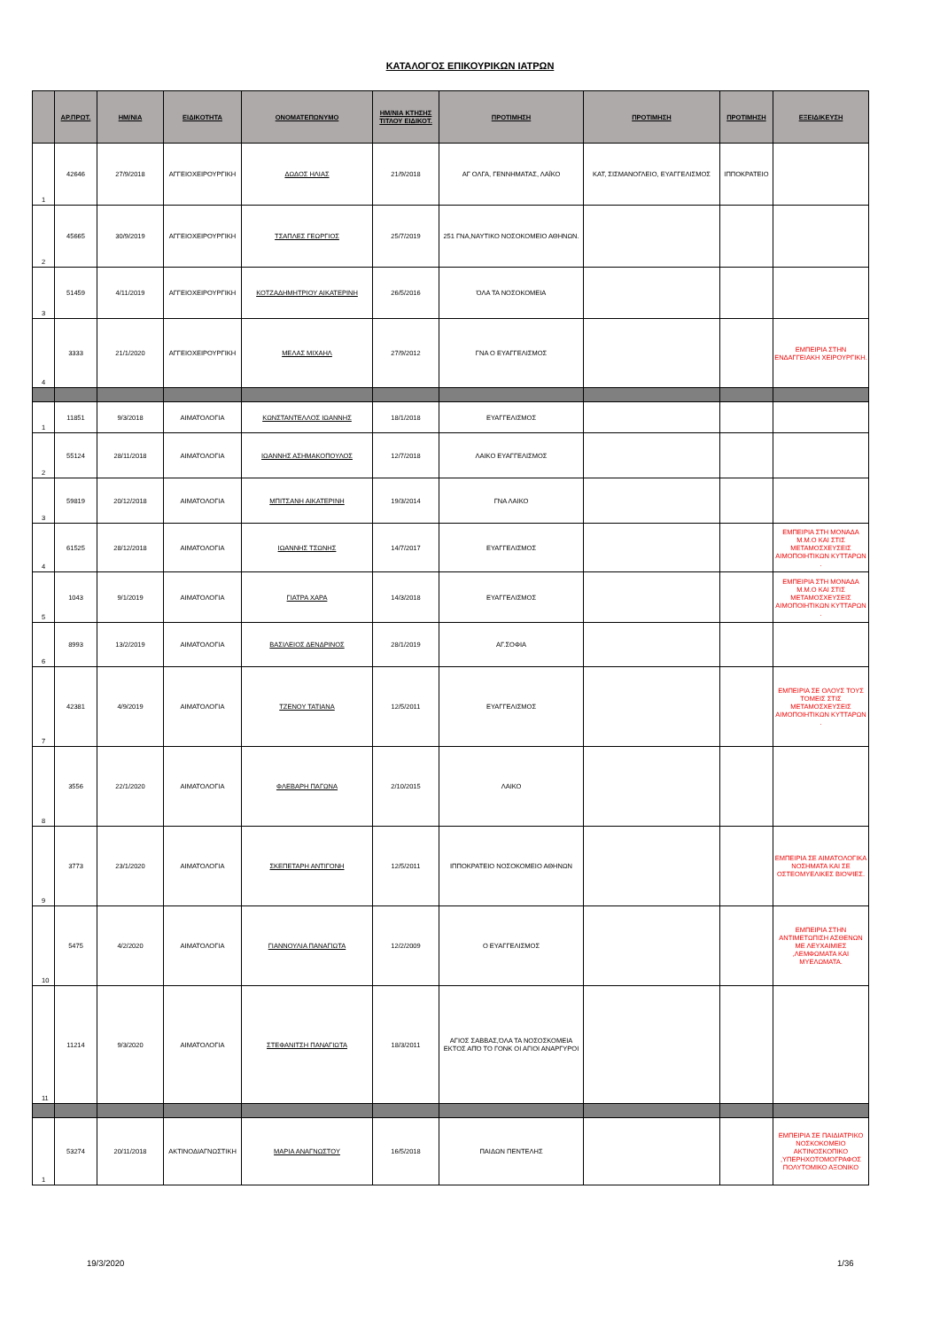ΚΑΤΑΛΟΓΟΣ ΕΠΙΚΟΥΡΙΚΩΝ ΙΑΤΡΩΝ
| | ΑΡ.ΠΡΩΤ. | ΗΜ/ΝΙΑ | ΕΙΔΙΚΟΤΗΤΑ | ΟΝΟΜΑΤΕΠΩΝΥΜΟ | ΗΜ/ΝΙΑ ΚΤΗΣΗΣ ΤΙΤΛΟΥ ΕΙΔΙΚΟΤ. | ΠΡΟΤΙΜΗΣΗ | ΠΡΟΤΙΜΗΣΗ | ΠΡΟΤΙΜΗΣΗ | ΕΞΕΙΔΙΚΕΥΣΗ |
| --- | --- | --- | --- | --- | --- | --- | --- | --- | --- |
| 1 | 42646 | 27/9/2018 | ΑΓΓΕΙΟΧΕΙΡΟΥΡΓΙΚΗ | ΔΩΔΟΣ ΗΛΙΑΣ | 21/9/2018 | ΑΓ ΟΛΓΑ, ΓΕΝΝΗΜΑΤΑΣ, ΛΑΪΚΟ | ΚΑΤ, ΣΙΣΜΑΝΟΓΛΕΙΟ, ΕΥΑΓΓΕΛΙΣΜΟΣ | ΙΠΠΟΚΡΑΤΕΙΟ | |
| 2 | 45665 | 30/9/2019 | ΑΓΓΕΙΟΧΕΙΡΟΥΡΓΙΚΗ | ΤΣΑΠΛΕΣ ΓΕΩΡΓΙΟΣ | 25/7/2019 | 251 ΓΝΑ,ΝΑΥΤΙΚΟ ΝΟΣΟΚΟΜΕΙΟ ΑΘΗΝΩΝ. | | | |
| 3 | 51459 | 4/11/2019 | ΑΓΓΕΙΟΧΕΙΡΟΥΡΓΙΚΗ | ΚΟΤΖΑΔΗΜΗΤΡΙΟΥ ΑΙΚΑΤΕΡΙΝΗ | 26/5/2016 | ΌΛΑ ΤΑ ΝΟΣΟΚΟΜΕΙΑ | | | |
| 4 | 3333 | 21/1/2020 | ΑΓΓΕΙΟΧΕΙΡΟΥΡΓΙΚΗ | ΜΕΛΑΣ ΜΙΧΑΗΛ | 27/9/2012 | ΓΝΑ Ο ΕΥΑΓΓΕΛΙΣΜΟΣ | | | ΕΜΠΕΙΡΙΑ ΣΤΗΝ ΕΝΔΑΓΓΕΙΑΚΗ ΧΕΙΡΟΥΡΓΙΚΗ. |
| 1 | 11851 | 9/3/2018 | ΑΙΜΑΤΟΛΟΓΙΑ | ΚΩΝΣΤΑΝΤΕΛΛΟΣ ΙΩΑΝΝΗΣ | 18/1/2018 | ΕΥΑΓΓΕΛΙΣΜΟΣ | | | |
| 2 | 55124 | 28/11/2018 | ΑΙΜΑΤΟΛΟΓΙΑ | ΙΩΑΝΝΗΣ ΑΣΗΜΑΚΟΠΟΥΛΟΣ | 12/7/2018 | ΛΑΙΚΟ ΕΥΑΓΓΕΛΙΣΜΟΣ | | | |
| 3 | 59819 | 20/12/2018 | ΑΙΜΑΤΟΛΟΓΙΑ | ΜΠΙΤΣΑΝΗ ΑΙΚΑΤΕΡΙΝΗ | 19/3/2014 | ΓΝΑ ΛΑΙΚΟ | | | |
| 4 | 61525 | 28/12/2018 | ΑΙΜΑΤΟΛΟΓΙΑ | ΙΩΑΝΝΗΣ ΤΣΩΝΗΣ | 14/7/2017 | ΕΥΑΓΓΕΛΙΣΜΟΣ | | | ΕΜΠΕΙΡΙΑ ΣΤΗ ΜΟΝΑΔΑ Μ.Μ.Ο ΚΑΙ ΣΤΙΣ ΜΕΤΑΜΟΣΧΕΥΣΕΙΣ ΑΙΜΟΠΟΙΗΤΙΚΩΝ ΚΥΤΤΑΡΩΝ . |
| 5 | 1043 | 9/1/2019 | ΑΙΜΑΤΟΛΟΓΙΑ | ΓΙΑΤΡΑ ΧΑΡΑ | 14/3/2018 | ΕΥΑΓΓΕΛΙΣΜΟΣ | | | ΕΜΠΕΙΡΙΑ ΣΤΗ ΜΟΝΑΔΑ Μ.Μ.Ο ΚΑΙ ΣΤΙΣ ΜΕΤΑΜΟΣΧΕΥΣΕΙΣ ΑΙΜΟΠΟΙΗΤΙΚΩΝ ΚΥΤΤΑΡΩΝ . |
| 6 | 8993 | 13/2/2019 | ΑΙΜΑΤΟΛΟΓΙΑ | ΒΑΣΙΛΕΙΟΣ ΔΕΝΔΡΙΝΟΣ | 28/1/2019 | ΑΓ.ΣΟΦΙΑ | | | |
| 7 | 42381 | 4/9/2019 | ΑΙΜΑΤΟΛΟΓΙΑ | ΤΖΕΝΟΥ ΤΑΤΙΑΝΑ | 12/5/2011 | ΕΥΑΓΓΕΛΙΣΜΟΣ | | | ΕΜΠΕΙΡΙΑ ΣΕ ΟΛΟΥΣ ΤΟΥΣ ΤΟΜΕΙΣ ΣΤΙΣ ΜΕΤΑΜΟΣΧΕΥΣΕΙΣ ΑΙΜΟΠΟΙΗΤΙΚΩΝ ΚΥΤΤΑΡΩΝ . |
| 8 | 3556 | 22/1/2020 | ΑΙΜΑΤΟΛΟΓΙΑ | ΦΛΕΒΑΡΗ ΠΑΓΩΝΑ | 2/10/2015 | ΛΑΙΚΟ | | | |
| 9 | 3773 | 23/1/2020 | ΑΙΜΑΤΟΛΟΓΙΑ | ΣΚΕΠΕΤΑΡΗ ΑΝΤΙΓΟΝΗ | 12/5/2011 | ΙΠΠΟΚΡΑΤΕΙΟ ΝΟΣΟΚΟΜΕΙΟ ΑΘΗΝΩΝ | | | ΕΜΠΕΙΡΙΑ ΣΕ ΑΙΜΑΤΟΛΟΓΙΚΑ ΝΟΣΗΜΑΤΑ ΚΑΙ ΣΕ ΟΣΤΕΟΜΥΕΛΙΚΕΣ ΒΙΟΨΙΕΣ. |
| 10 | 5475 | 4/2/2020 | ΑΙΜΑΤΟΛΟΓΙΑ | ΓΙΑΝΝΟΥΛΙΑ ΠΑΝΑΓΙΩΤΑ | 12/2/2009 | Ο ΕΥΑΓΓΕΛΙΣΜΟΣ | | | ΕΜΠΕΙΡΙΑ ΣΤΗΝ ΑΝΤΙΜΕΤΩΠΙΣΗ ΑΣΘΕΝΩΝ ΜΕ ΛΕΥΧΑΙΜΙΕΣ ,ΛΕΜΦΩΜΑΤΑ ΚΑΙ ΜΥΕΛΩΜΑΤΑ. |
| 11 | 11214 | 9/3/2020 | ΑΙΜΑΤΟΛΟΓΙΑ | ΣΤΕΦΑΝΙΤΣΗ ΠΑΝΑΓΙΩΤΑ | 18/3/2011 | ΑΓΙΟΣ ΣΑΒΒΑΣ,ΌΛΑ ΤΑ ΝΟΣΟΣΚΟΜΕΙΑ ΕΚΤΟΣ ΑΠΌ ΤΟ ΓΟΝΚ ΟΙ ΑΓΙΟΙ ΑΝΑΡΓΥΡΟΙ | | | |
| 1 | 53274 | 20/11/2018 | ΑΚΤΙΝΟΔΙΑΓΝΩΣΤΙΚΗ | ΜΑΡΙΑ ΑΝΑΓΝΩΣΤΟΥ | 16/5/2018 | ΠΑΙΔΩΝ ΠΕΝΤΕΛΗΣ | | | ΕΜΠΕΙΡΙΑ ΣΕ ΠΑΙΔΙΑΤΡΙΚΟ ΝΟΣΚΟΚΟΜΕΙΟ ΑΚΤΙΝΟΣΚΟΠΙΚΟ ,ΥΠΕΡΗΧΟΤΟΜΟΓΡΑΦΟΣ ΠΟΛΥΤΟΜΙΚΟ ΑΞΟΝΙΚΟ |
19/3/2020 1/36